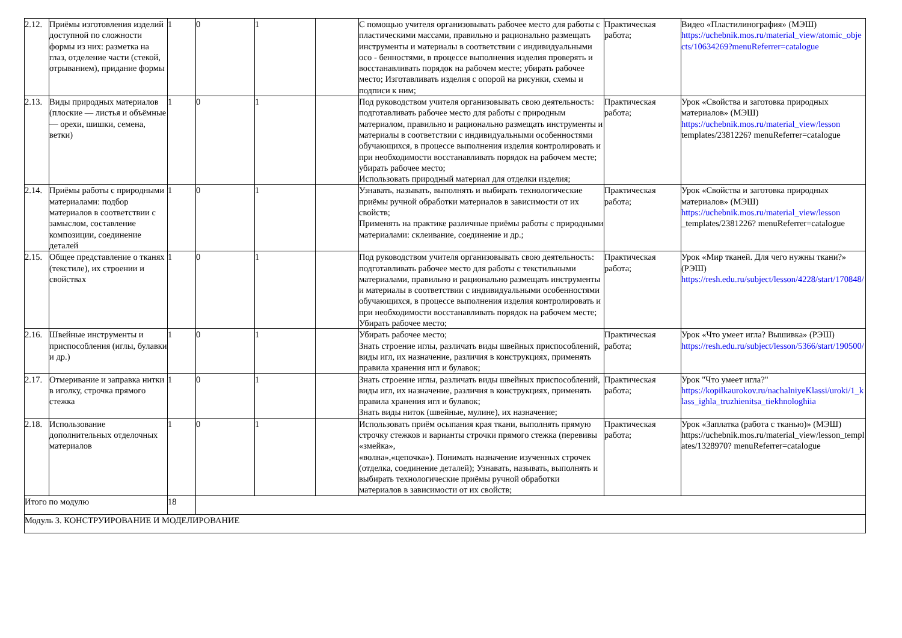| 2.12. | Приёмы изготовления изделий доступной по сложности формы из них: разметка на глаз, отделение части (стекой, отрыванием), придание формы | 1 | 0 | 1 | | С помощью учителя организовывать рабочее место для работы с пластическими массами, правильно и рационально размещать инструменты и материалы в соответствии с индивидуальными осо - бенностями, в процессе выполнения изделия проверять и восстанавливать порядок на рабочем месте; убирать рабочее место; Изготавливать изделия с опорой на рисунки, схемы и подписи к ним; | Практическая работа; | Видео «Пластилинография» (МЭШ) https://uchebnik.mos.ru/material_view/atomic_objects/10634269?menuReferrer=catalogue |
| 2.13. | Виды природных материалов (плоские — листья и объёмные — орехи, шишки, семена, ветки) | 1 | 0 | 1 | | Под руководством учителя организовывать свою деятельность: подготавливать рабочее место для работы с природным материалом, правильно и рационально размещать инструменты и материалы в соответствии с индивидуальными особенностями обучающихся, в процессе выполнения изделия контролировать и при необходимости восстанавливать порядок на рабочем месте; убирать рабочее место; Использовать природный материал для отделки изделия; | Практическая работа; | Урок «Свойства и заготовка природных материалов» (МЭШ) https://uchebnik.mos.ru/material_view/lesson templates/2381226? menuReferrer=catalogue |
| 2.14. | Приёмы работы с природными материалами: подбор материалов в соответствии с замыслом, составление композиции, соединение деталей | 1 | 0 | 1 | | Узнавать, называть, выполнять и выбирать технологические приёмы ручной обработки материалов в зависимости от их свойств; Применять на практике различные приёмы работы с природными материалами: склеивание, соединение и др.; | Практическая работа; | Урок «Свойства и заготовка природных материалов» (МЭШ) https://uchebnik.mos.ru/material_view/lesson _templates/2381226? menuReferrer=catalogue |
| 2.15. | Общее представление о тканях (текстиле), их строении и свойствах | 1 | 0 | 1 | | Под руководством учителя организовывать свою деятельность: подготавливать рабочее место для работы с текстильными материалами, правильно и рационально размещать инструменты и материалы в соответствии с индивидуальными особенностями обучающихся, в процессе выполнения изделия контролировать и при необходимости восстанавливать порядок на рабочем месте; Убирать рабочее место; | Практическая работа; | Урок «Мир тканей. Для чего нужны ткани?» (РЭШ) https://resh.edu.ru/subject/lesson/4228/start/170848/ |
| 2.16. | Швейные инструменты и приспособления (иглы, булавки и др.) | 1 | 0 | 1 | | Убирать рабочее место; Знать строение иглы, различать виды швейных приспособлений, виды игл, их назначение, различия в конструкциях, применять правила хранения игл и булавок; | Практическая работа; | Урок «Что умеет игла? Вышивка» (РЭШ) https://resh.edu.ru/subject/lesson/5366/start/190500/ |
| 2.17. | Отмеривание и заправка нитки в иголку, строчка прямого стежка | 1 | 0 | 1 | | Знать строение иглы, различать виды швейных приспособлений, виды игл, их назначение, различия в конструкциях, применять правила хранения игл и булавок; Знать виды ниток (швейные, мулине), их назначение; | Практическая работа; | Урок "Что умеет игла?" https://kopilkaurokov.ru/nachalniyeKlassi/uroki/1_klass_ighla_truzhienitsa_tiekhnologhiia |
| 2.18. | Использование дополнительных отделочных материалов | 1 | 0 | 1 | | Использовать приём осыпания края ткани, выполнять прямую строчку стежков и варианты строчки прямого стежка (перевивы «змейка», «волна»,«цепочка»). Понимать назначение изученных строчек (отделка, соединение деталей); Узнавать, называть, выполнять и выбирать технологические приёмы ручной обработки материалов в зависимости от их свойств; | Практическая работа; | Урок «Заплатка (работа с тканью)» (МЭШ) https://uchebnik.mos.ru/material_view/lesson_templates/1328970? menuReferrer=catalogue |
| Итого по модулю | | 18 | | | | | | |
| Модуль 3. КОНСТРУИРОВАНИЕ И МОДЕЛИРОВАНИЕ | | | | | | | | |